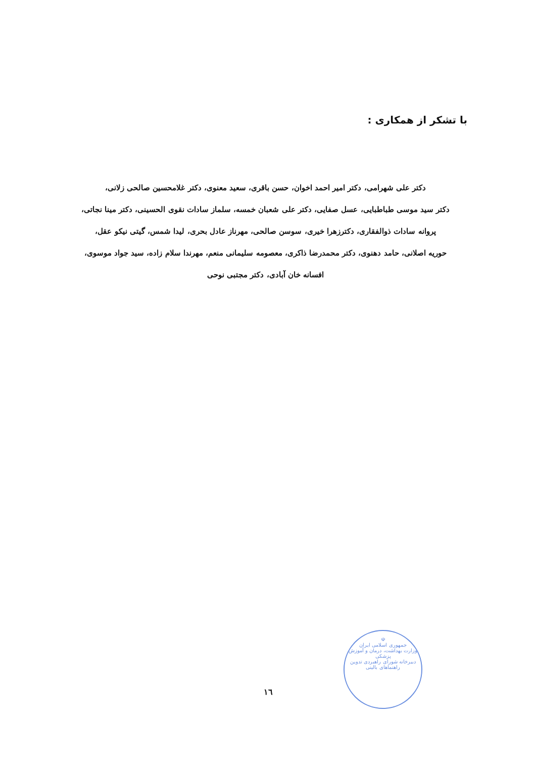با تشکر از همکاری :
دکتر علی شهرامی، دکتر امیر احمد اخوان، حسن باقری، سعید معنوی، دکتر غلامحسین صالحی زلانی،
دکتر سید موسی طباطبایی، عسل صفایی، دکتر علی شعبان خمسه، سلماز سادات نقوی الحسینی، دکتر مینا نجاتی،
پروانه سادات ذوالفقاری، دکترزهرا خیری، سوسن صالحی، مهرناز عادل بحری، لیدا شمس، گیتی نیکو عقل،
حوریه اصلانی، حامد دهنوی، دکتر محمدرضا ذاکری، معصومه سلیمانی منعم، مهرندا سلام زاده، سید جواد موسوی،
افسانه خان آبادی، دکتر مجتبی نوحی
☫
جمهوری اسلامی ایران
وزارت بهداشت، درمان و آموزش پزشکی
دبیرخانه شورای راهبردی تدوین راهنماهای بالینی
١٦